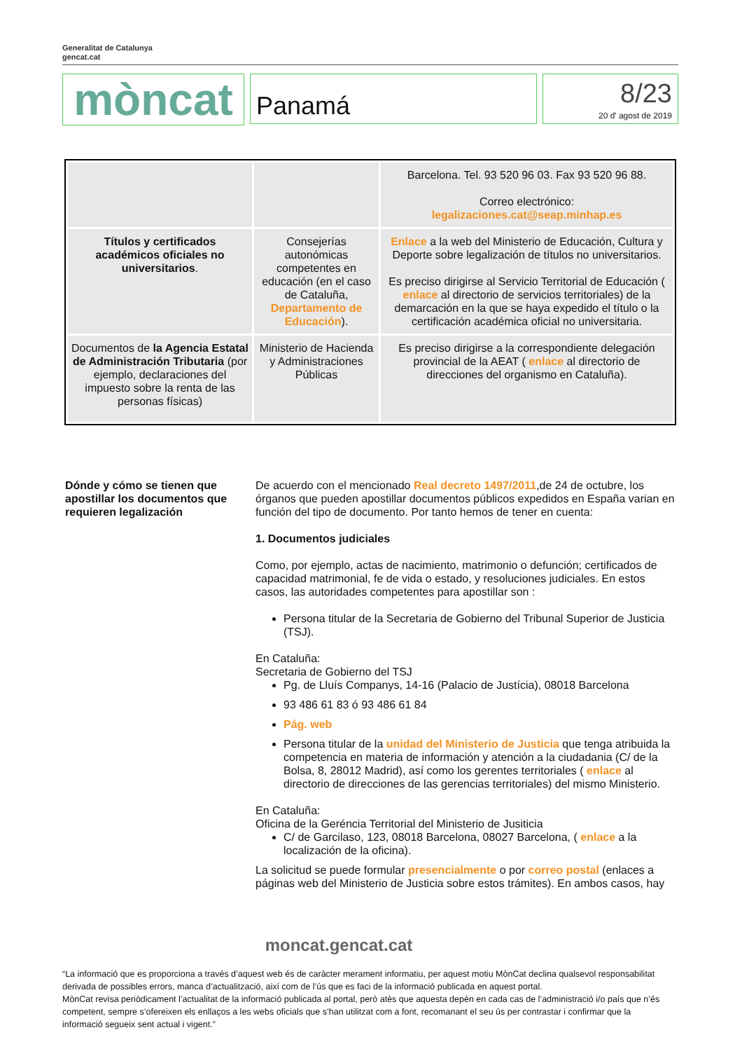Generalitat de Catalunya
gencat.cat
mòncat
Panamá
8/23
20 d' agost de 2019
| | | Barcelona. Tel. 93 520 96 03. Fax 93 520 96 88. Correo electrónico: legalizaciones.cat@seap.minhap.es |
| Títulos y certificados académicos oficiales no universitarios . | Consejerías autonómicas competentes en educación (en el caso de Cataluña, Departamento de Educación ). | Enlace a la web del Ministerio de Educación, Cultura y Deporte sobre legalización de títulos no universitarios. Es preciso dirigirse al Servicio Territorial de Educación ( enlace al directorio de servicios territoriales) de la demarcación en la que se haya expedido el título o la certificación académica oficial no universitaria. |
| Documentos de la Agencia Estatal de Administración Tributaria (por ejemplo, declaraciones del impuesto sobre la renta de las personas físicas) | Ministerio de Hacienda y Administraciones Públicas | Es preciso dirigirse a la correspondiente delegación provincial de la AEAT ( enlace al directorio de direcciones del organismo en Cataluña). |
Dónde y cómo se tienen que apostillar los documentos que requieren legalización
De acuerdo con el mencionado Real decreto 1497/2011,de 24 de octubre, los órganos que pueden apostillar documentos públicos expedidos en España varian en función del tipo de documento. Por tanto hemos de tener en cuenta:
1. Documentos judiciales
Como, por ejemplo, actas de nacimiento, matrimonio o defunción; certificados de capacidad matrimonial, fe de vida o estado, y resoluciones judiciales. En estos casos, las autoridades competentes para apostillar son :
Persona titular de la Secretaria de Gobierno del Tribunal Superior de Justicia (TSJ).
En Cataluña:
Secretaria de Gobierno del TSJ
Pg. de Lluís Companys, 14-16 (Palacio de Justícia), 08018 Barcelona
93 486 61 83 ó 93 486 61 84
Pág. web
Persona titular de la unidad del Ministerio de Justicia que tenga atribuida la competencia en materia de información y atención a la ciudadania (C/ de la Bolsa, 8, 28012 Madrid), así como los gerentes territoriales ( enlace al directorio de direcciones de las gerencias territoriales) del mismo Ministerio.
En Cataluña:
Oficina de la Geréncia Territorial del Ministerio de Jusiticia
C/ de Garcilaso, 123, 08018 Barcelona, 08027 Barcelona, ( enlace a la localización de la oficina).
La solicitud se puede formular presencialmente o por correo postal (enlaces a páginas web del Ministerio de Justicia sobre estos trámites). En ambos casos, hay
moncat.gencat.cat
“La informació que es proporciona a través d’aquest web és de caràcter merament informatiu, per aquest motiu MònCat declina qualsevol responsabilitat derivada de possibles errors, manca d’actualització, així com de l’ús que es faci de la informació publicada en aquest portal.
MònCat revisa periòdicament l’actualitat de la informació publicada al portal, però atès que aquesta depèn en cada cas de l’administració i/o país que n’és competent, sempre s’ofereixen els enllaços a les webs oficials que s’han utilitzat com a font, recomanant el seu ús per contrastar i confirmar que la informació segueix sent actual i vigent.”